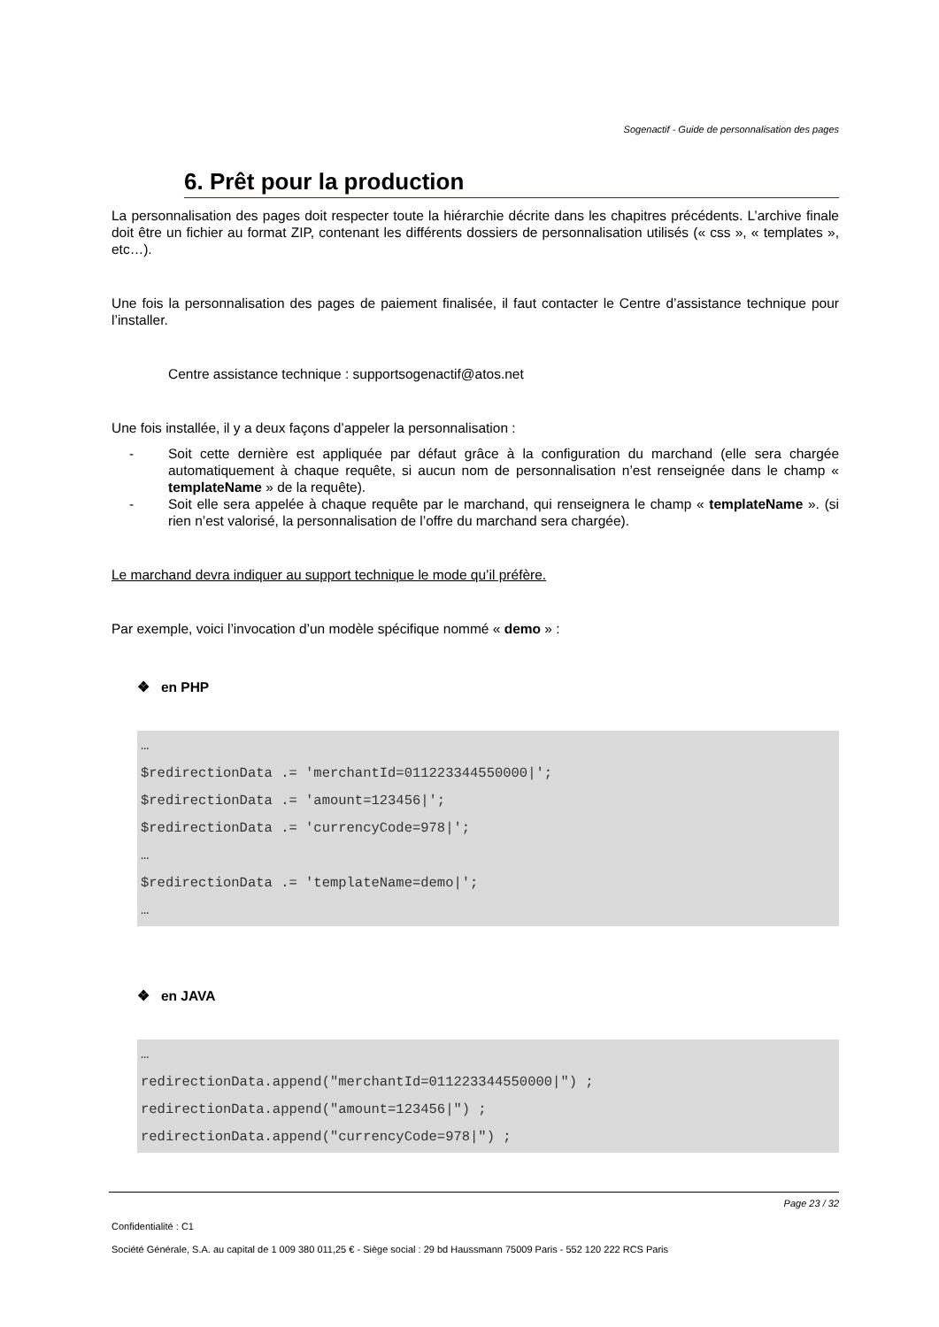Sogenactif - Guide de personnalisation des pages
6. Prêt pour la production
La personnalisation des pages doit respecter toute la hiérarchie décrite dans les chapitres précédents. L’archive finale doit être un fichier au format ZIP, contenant les différents dossiers de personnalisation utilisés (« css », « templates », etc…).
Une fois la personnalisation des pages de paiement finalisée, il faut contacter le Centre d’assistance technique pour l’installer.
Centre assistance technique : supportsogenactif@atos.net
Une fois installée, il y a deux façons d’appeler la personnalisation :
- Soit cette dernière est appliquée par défaut grâce à la configuration du marchand (elle sera chargée automatiquement à chaque requête, si aucun nom de personnalisation n’est renseignée dans le champ « templateName » de la requête).
- Soit elle sera appelée à chaque requête par le marchand, qui renseignera le champ « templateName ». (si rien n’est valorisé, la personnalisation de l’offre du marchand sera chargée).
Le marchand devra indiquer au support technique le mode qu’il préfère.
Par exemple, voici l’invocation d’un modèle spécifique nommé « demo » :
❖ en PHP
…
$redirectionData .= 'merchantId=011223344550000|';
$redirectionData .= 'amount=123456|';
$redirectionData .= 'currencyCode=978|';
…
$redirectionData .= 'templateName=demo|';
…
❖ en JAVA
…
redirectionData.append("merchantId=011223344550000|") ;
redirectionData.append("amount=123456|") ;
redirectionData.append("currencyCode=978|") ;
Page 23 / 32
Confidentialité : C1
Société Générale, S.A. au capital de 1 009 380 011,25 € - Siège social : 29 bd Haussmann 75009 Paris - 552 120 222 RCS Paris